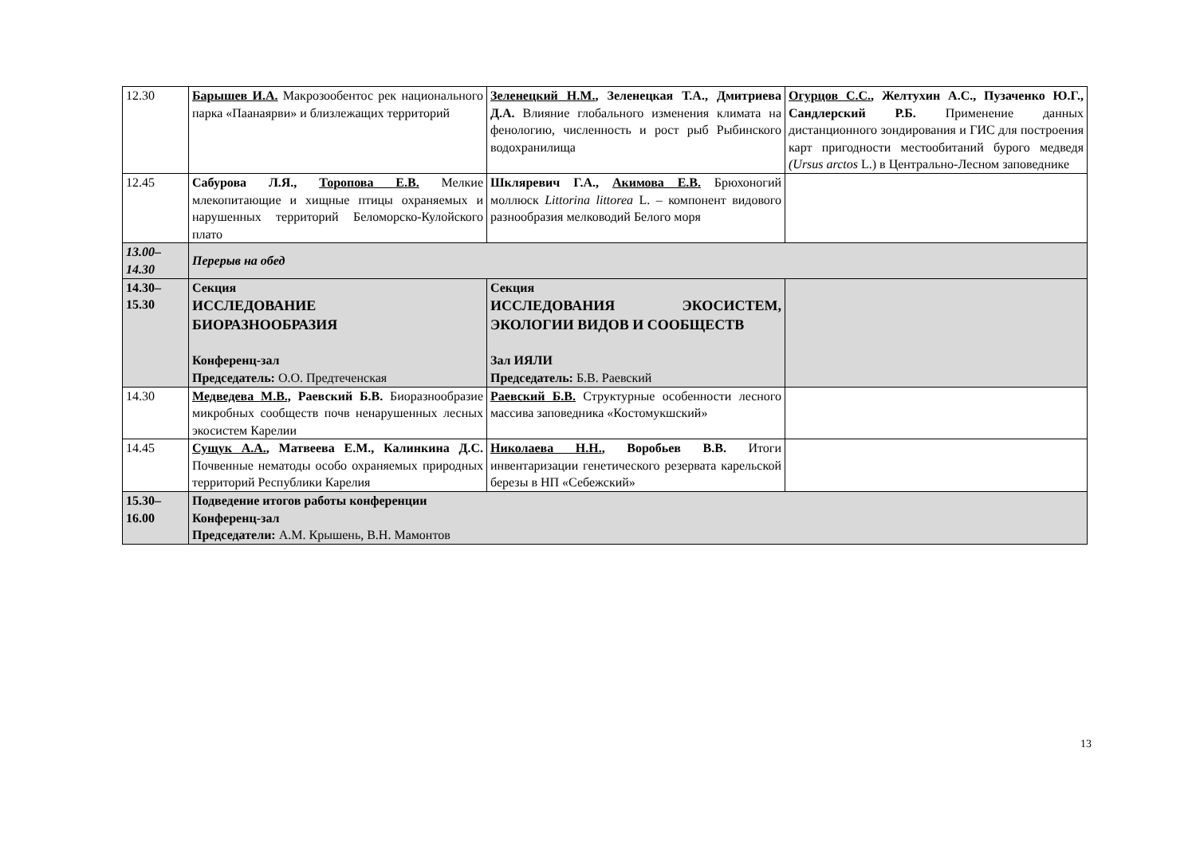| 12.30 | Барышев И.А. Макрозообентос рек национального парка «Паанаярви» и близлежащих территорий | Зеленецкий Н.М. , Зеленецкая Т.А., Дмитриева Д.А. Влияние глобального изменения климата на фенологию, численность и рост рыб Рыбинского водохранилища | Огурцов С.С. , Желтухин А.С., Пузаченко Ю.Г., Сандлерский Р.Б. Применение данных дистанционного зондирования и ГИС для построения карт пригодности местообитаний бурого медведя (Ursus arctos L.) в Центрально-Лесном заповеднике |
| 12.45 | Сабурова Л.Я., Торопова Е.В. Мелкие млекопитающие и хищные птицы охраняемых и нарушенных территорий Беломорско-Кулойского плато | Шкляревич Г.А., Акимова Е.В. Брюхоногий моллюск Littorina littorea L. – компонент видового разнообразия мелководий Белого моря | |
| 13.00– 14.30 | Перерыв на обед | | |
| 14.30– 15.30 | Секция ИССЛЕДОВАНИЕ БИОРАЗНООБРАЗИЯ Конференц-зал Председатель: О.О. Предтеченская | Секция ИССЛЕДОВАНИЯ ЭКОСИСТЕМ, ЭКОЛОГИИ ВИДОВ И СООБЩЕСТВ Зал ИЯЛИ Председатель: Б.В. Раевский | |
| 14.30 | Медведева М.В., Раевский Б.В. Биоразнообразие микробных сообществ почв ненарушенных лесных экосистем Карелии | Раевский Б.В. Структурные особенности лесного массива заповедника «Костомукшский» | |
| 14.45 | Сущук А.А. , Матвеева Е.М., Калинкина Д.С. Почвенные нематоды особо охраняемых природных территорий Республики Карелия | Николаева Н.Н. , Воробьев В.В. Итоги инвентаризации генетического резервата карельской березы в НП «Себежский» | |
| 15.30– 16.00 | Подведение итогов работы конференции Конференц-зал Председатели: А.М. Крышень, В.Н. Мамонтов | | |
13